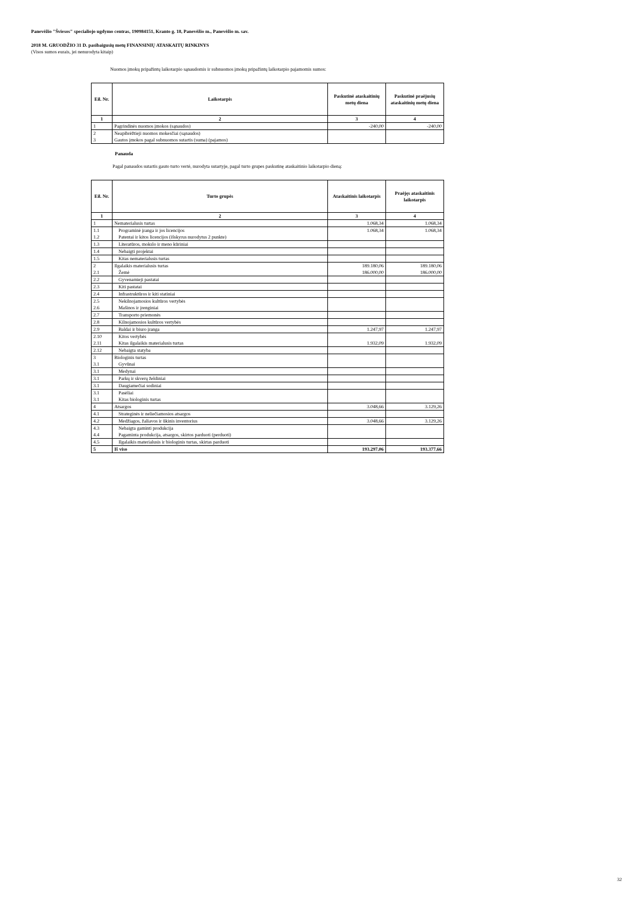Panevėžio "Šviesos" specialiojo ugdymo centras, 190984151, Kranto g. 18, Panevėžio m., Panevėžio m. sav.
2018 M. GRUODŽIO 31 D. pasibaigusių metų FINANSINIŲ ATASKAITŲ RINKINYS
(Visos sumos eurais, jei nenurodyta kitaip)
Nuomos įmokų pripažintų laikotarpio sąnaudomis ir subnuomos įmokų pripažintų laikotarpio pajamomis sumos:
| Eil. Nr. | Laikotarpis | Paskutinė ataskaitinių metų diena | Paskutinė praėjusių ataskaitinių metų diena |
| --- | --- | --- | --- |
| 1 | 2 | 3 | 4 |
| 1 | Pagrindinės nuomos įmokos (sąnaudos) | -240,00 | -240,00 |
| 2 | Neapibrėžtieji nuomos mokesčiai (sąnaudos) | | |
| 3 | Gautos įmokos pagal subnuomos sutartis (suma) (pajamos) | | |
Panauda
Pagal panaudos sutartis gauto turto vertė, nurodyta sutartyje, pagal turto grupes paskutinę ataskaitinio laikotarpio dieną:
| Eil. Nr. | Turto grupės | Ataskaitinis laikotarpis | Praėjęs ataskaitinis laikotarpis |
| --- | --- | --- | --- |
| 1 | 2 | 3 | 4 |
| 1 | Nematerialusis turtas | 1.068,34 | 1.068,34 |
| 1.1 | Programinė įranga ir jos licencijos | 1.068,34 | 1.068,34 |
| 1.2 | Patentai ir kitos licencijos (išskyrus nurodytus 2 punkte) | | |
| 1.3 | Literatūros, mokslo ir meno kūriniai | | |
| 1.4 | Nebaigti projektai | | |
| 1.5 | Kitas nematerialusis turtas | | |
| 2 | Ilgalaikis materialusis turtas | 189.180,06 | 189.180,06 |
| 2.1 | Žemė | 186.000,00 | 186.000,00 |
| 2.2 | Gyvenamieji pastatai | | |
| 2.3 | Kiti pastatai | | |
| 2.4 | Infrastruktūros ir kiti statiniai | | |
| 2.5 | Nekilnojamosios kultūros vertybės | | |
| 2.6 | Mašinos ir įrenginiai | | |
| 2.7 | Transporto priemonės | | |
| 2.8 | Kilnojamosios kultūros vertybės | | |
| 2.9 | Baldai ir biuro įranga | 1.247,97 | 1.247,97 |
| 2.10 | Kitos vertybės | | |
| 2.11 | Kitas ilgalaikis materialusis turtas | 1.932,09 | 1.932,09 |
| 2.12 | Nebaigta statyba | | |
| 3 | Biologinis turtas | | |
| 3.1 | Gyvūnai | | |
| 3.1 | Medynai | | |
| 3.1 | Parkų ir skverų želdiniai | | |
| 3.1 | Daugiamečiai sodiniai | | |
| 3.1 | Pasėliai | | |
| 3.1 | Kitas biologinis turtas | | |
| 4 | Atsargos | 3.048,66 | 3.129,26 |
| 4.1 | Strateginės ir neliečiamosios atsargos | | |
| 4.2 | Medžiagos, žaliavos ir ūkinis inventorius | 3.048,66 | 3.129,26 |
| 4.3 | Nebaigta gaminti produkcija | | |
| 4.4 | Pagaminta produkcija, atsargos, skirtos parduoti (perduoti) | | |
| 4.5 | Ilgalaikis materialusis ir biologinis turtas, skirtas parduoti | | |
| 5 | Iš viso | 193.297,06 | 193.377,66 |
32